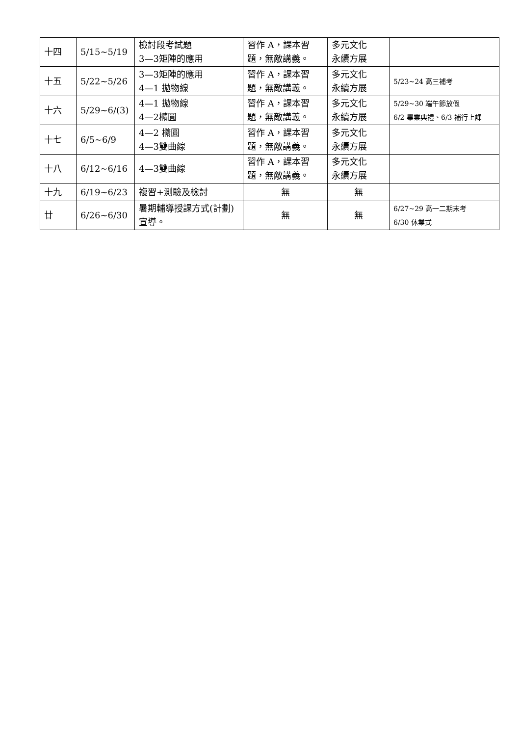| 十四 | 5/15~5/19 | 檢討段考試題 3—3矩陣的應用 | 習作 A，課本習題，無敵講義。 | 多元文化 永續方展 | |
| 十五 | 5/22~5/26 | 3—3矩陣的應用 4—1 拋物線 | 習作 A，課本習題，無敵講義。 | 多元文化 永續方展 | 5/23~24 高三補考 |
| 十六 | 5/29~6/(3) | 4—1 拋物線 4—2橢圓 | 習作 A，課本習題，無敵講義。 | 多元文化 永續方展 | 5/29~30 端午節放假 6/2 畢業典禮、6/3 補行上課 |
| 十七 | 6/5~6/9 | 4—2 橢圓 4—3雙曲線 | 習作 A，課本習題，無敵講義。 | 多元文化 永續方展 | |
| 十八 | 6/12~6/16 | 4—3雙曲線 | 習作 A，課本習題，無敵講義。 | 多元文化 永續方展 | |
| 十九 | 6/19~6/23 | 複習+測驗及檢討 | 無 | 無 | |
| 廿 | 6/26~6/30 | 暑期輔導授課方式(計劃)宣導。 | 無 | 無 | 6/27~29 高一二期末考 6/30 休業式 |